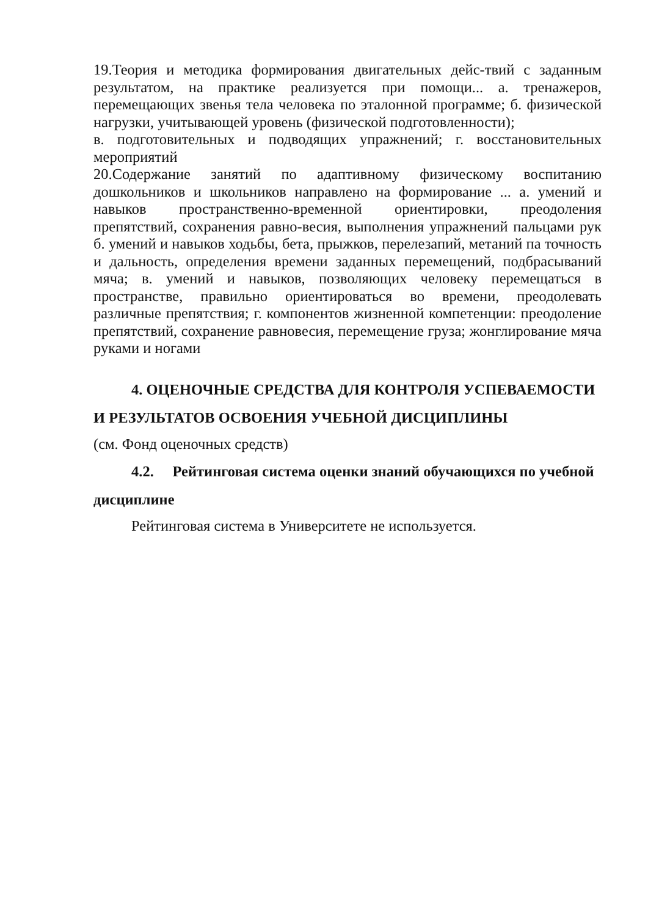19.Теория и методика формирования двигательных дейс-твий с заданным результатом, на практике реализуется при помощи... а. тренажеров, перемещающих звенья тела человека по эталонной программе; б. физической нагрузки, учитывающей уровень (физической подготовленности);
в. подготовительных и подводящих упражнений; г. восстановительных мероприятий
20.Содержание занятий по адаптивному физическому воспитанию дошкольников и школьников направлено на формирование ... а. умений и навыков пространственно-временной ориентировки, преодоления препятствий, сохранения равно-весия, выполнения упражнений пальцами рук б. умений и навыков ходьбы, бета, прыжков, перелезапий, метаний па точность и дальность, определения времени заданных перемещений, подбрасываний мяча; в. умений и навыков, позволяющих человеку перемещаться в пространстве, правильно ориентироваться во времени, преодолевать различные препятствия; г. компонентов жизненной компетенции: преодоление препятствий, сохранение равновесия, перемещение груза; жонглирование мяча руками и ногами
4. ОЦЕНОЧНЫЕ СРЕДСТВА ДЛЯ КОНТРОЛЯ УСПЕВАЕМОСТИ И РЕЗУЛЬТАТОВ ОСВОЕНИЯ УЧЕБНОЙ ДИСЦИПЛИНЫ
(см. Фонд оценочных средств)
4.2. Рейтинговая система оценки знаний обучающихся по учебной дисциплине
Рейтинговая система в Университете не используется.